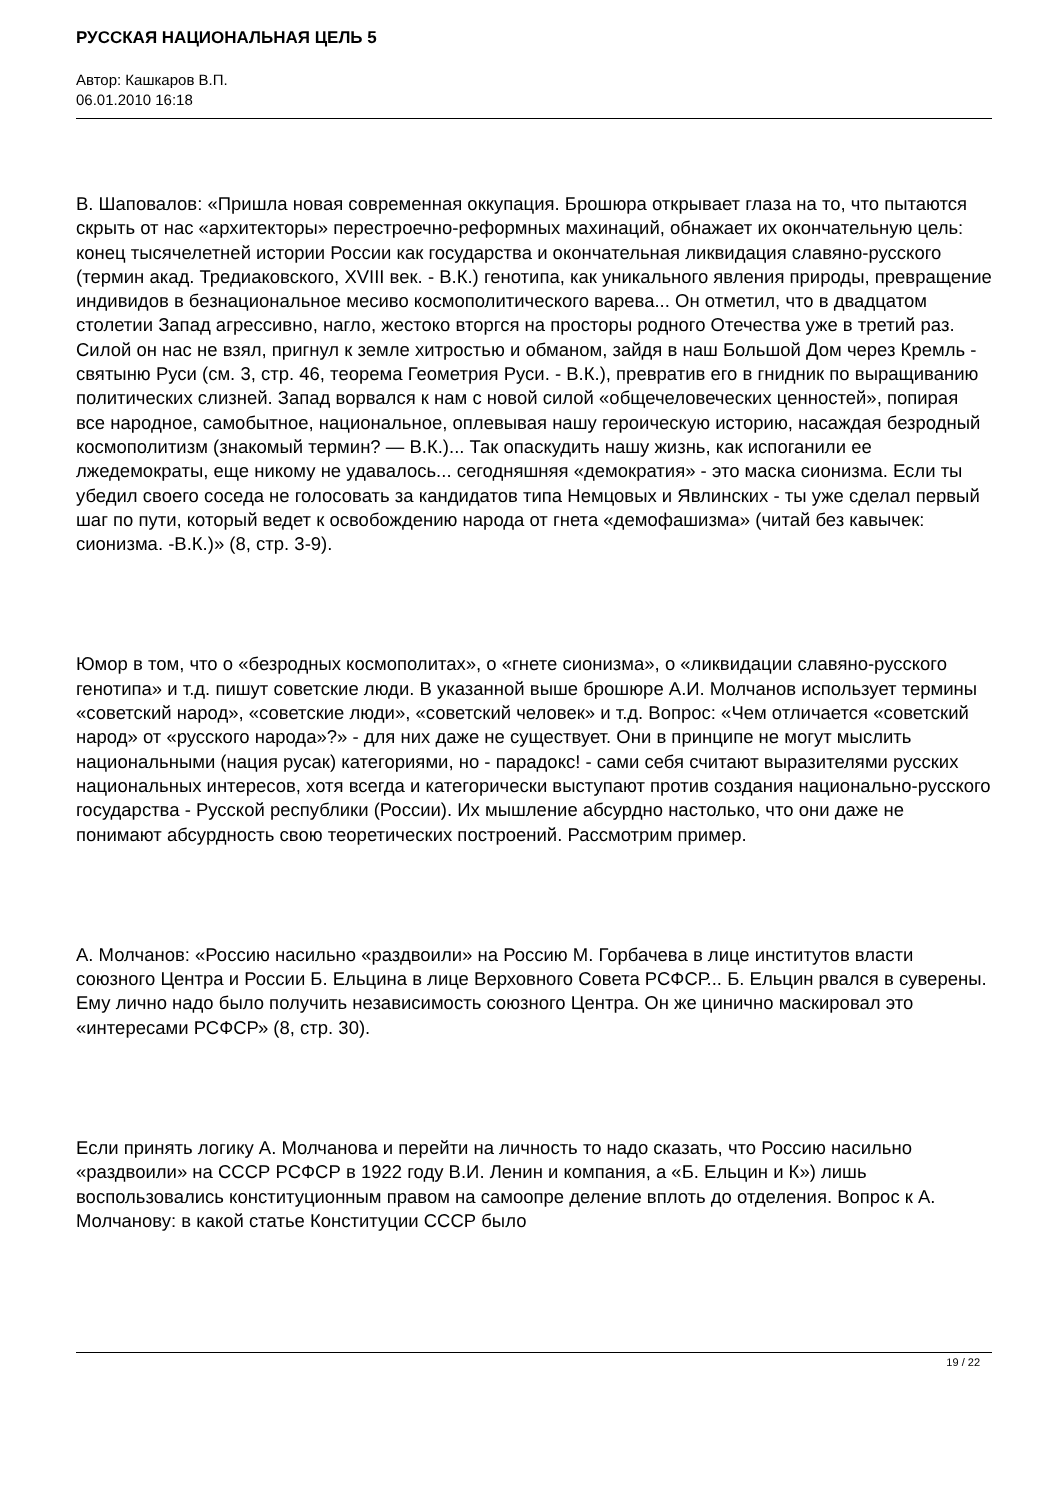РУССКАЯ НАЦИОНАЛЬНАЯ ЦЕЛЬ 5
Автор: Кашкаров В.П.
06.01.2010 16:18
В. Шаповалов: «Пришла новая современная оккупация. Брошюра открывает глаза на то, что пытаются скрыть от нас «архитекторы» перестроечно-реформных махинаций, обнажает их окончательную цель: конец тысячелетней истории России как государства и окончательная ликвидация славяно-русского (термин акад. Тредиаковского, XVIII век. - В.К.) генотипа, как уникального явления природы, превращение индивидов в безнациональное месиво космополитического варева... Он отметил, что в двадцатом столетии Запад агрессивно, нагло, жестоко вторгся на просторы родного Отечества уже в третий раз. Силой он нас не взял, пригнул к земле хитростью и обманом, зайдя в наш Большой Дом через Кремль - святыню Руси (см. 3, стр. 46, теорема Геометрия Руси. - В.К.), превратив его в гнидник по выращиванию политических слизней. Запад ворвался к нам с новой силой «общечеловеческих ценностей», попирая все народное, самобытное, национальное, оплевывая нашу героическую историю, насаждая безродный космополитизм (знакомый термин? — В.К.)... Так опаскудить нашу жизнь, как испоганили ее лжедемократы, еще никому не удавалось... сегодняшняя «демократия» - это маска сионизма. Если ты убедил своего соседа не голосовать за кандидатов типа Немцовых и Явлинских - ты уже сделал первый шаг по пути, который ведет к освобождению народа от гнета «демофашизма» (читай без кавычек: сионизма. -В.К.)» (8, стр. 3-9).
Юмор в том, что о «безродных космополитах», о «гнете сионизма», о «ликвидации славяно-русского генотипа» и т.д. пишут советские люди. В указанной выше брошюре А.И. Молчанов использует термины «советский народ», «советские люди», «советский человек» и т.д. Вопрос: «Чем отличается «советский народ» от «русского народа»?» - для них даже не существует. Они в принципе не могут мыслить национальными (нация русак) категориями, но - парадокс! - сами себя считают выразителями русских национальных интересов, хотя всегда и категорически выступают против создания национально-русского государства - Русской республики (России). Их мышление абсурдно настолько, что они даже не понимают абсурдность свою теоретических построений. Рассмотрим пример.
А. Молчанов: «Россию насильно «раздвоили» на Россию М. Горбачева в лице институтов власти союзного Центра и России Б. Ельцина в лице Верховного Совета РСФСР... Б. Ельцин рвался в суверены. Ему лично надо было получить независимость союзного Центра. Он же цинично маскировал это «интересами РСФСР» (8, стр. 30).
Если принять логику А. Молчанова и перейти на личность то надо сказать, что Россию насильно «раздвоили» на СССР РСФСР в 1922 году В.И. Ленин и компания, а «Б. Ельцин и К») лишь воспользовались конституционным правом на самоопре деление вплоть до отделения. Вопрос к А. Молчанову: в какой статье Конституции СССР было
19 / 22